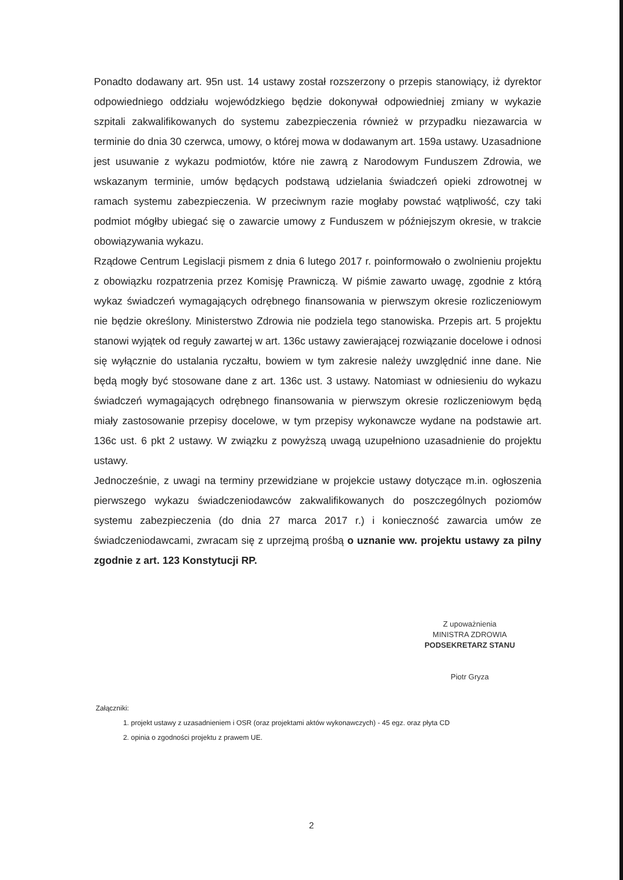Ponadto dodawany art. 95n ust. 14 ustawy został rozszerzony o przepis stanowiący, iż dyrektor odpowiedniego oddziału wojewódzkiego będzie dokonywał odpowiedniej zmiany w wykazie szpitali zakwalifikowanych do systemu zabezpieczenia również w przypadku niezawarcia w terminie do dnia 30 czerwca, umowy, o której mowa w dodawanym art. 159a ustawy. Uzasadnione jest usuwanie z wykazu podmiotów, które nie zawrą z Narodowym Funduszem Zdrowia, we wskazanym terminie, umów będących podstawą udzielania świadczeń opieki zdrowotnej w ramach systemu zabezpieczenia. W przeciwnym razie mogłaby powstać wątpliwość, czy taki podmiot mógłby ubiegać się o zawarcie umowy z Funduszem w późniejszym okresie, w trakcie obowiązywania wykazu.
Rządowe Centrum Legislacji pismem z dnia 6 lutego 2017 r. poinformowało o zwolnieniu projektu z obowiązku rozpatrzenia przez Komisję Prawniczą. W piśmie zawarto uwagę, zgodnie z którą wykaz świadczeń wymagających odrębnego finansowania w pierwszym okresie rozliczeniowym nie będzie określony. Ministerstwo Zdrowia nie podziela tego stanowiska. Przepis art. 5 projektu stanowi wyjątek od reguły zawartej w art. 136c ustawy zawierającej rozwiązanie docelowe i odnosi się wyłącznie do ustalania ryczałtu, bowiem w tym zakresie należy uwzględnić inne dane. Nie będą mogły być stosowane dane z art. 136c ust. 3 ustawy. Natomiast w odniesieniu do wykazu świadczeń wymagających odrębnego finansowania w pierwszym okresie rozliczeniowym będą miały zastosowanie przepisy docelowe, w tym przepisy wykonawcze wydane na podstawie art. 136c ust. 6 pkt 2 ustawy. W związku z powyższą uwagą uzupełniono uzasadnienie do projektu ustawy.
Jednocześnie, z uwagi na terminy przewidziane w projekcie ustawy dotyczące m.in. ogłoszenia pierwszego wykazu świadczeniodawców zakwalifikowanych do poszczególnych poziomów systemu zabezpieczenia (do dnia 27 marca 2017 r.) i konieczność zawarcia umów ze świadczeniodawcami, zwracam się z uprzejmą prośbą o uznanie ww. projektu ustawy za pilny zgodnie z art. 123 Konstytucji RP.
Z upoważnienia
MINISTRA ZDROWIA
PODSEKRETARZ STANU
Piotr Gryza
Załączniki:
1. projekt ustawy z uzasadnieniem i OSR (oraz projektami aktów wykonawczych) - 45 egz. oraz płyta CD
2. opinia o zgodności projektu z prawem UE.
2